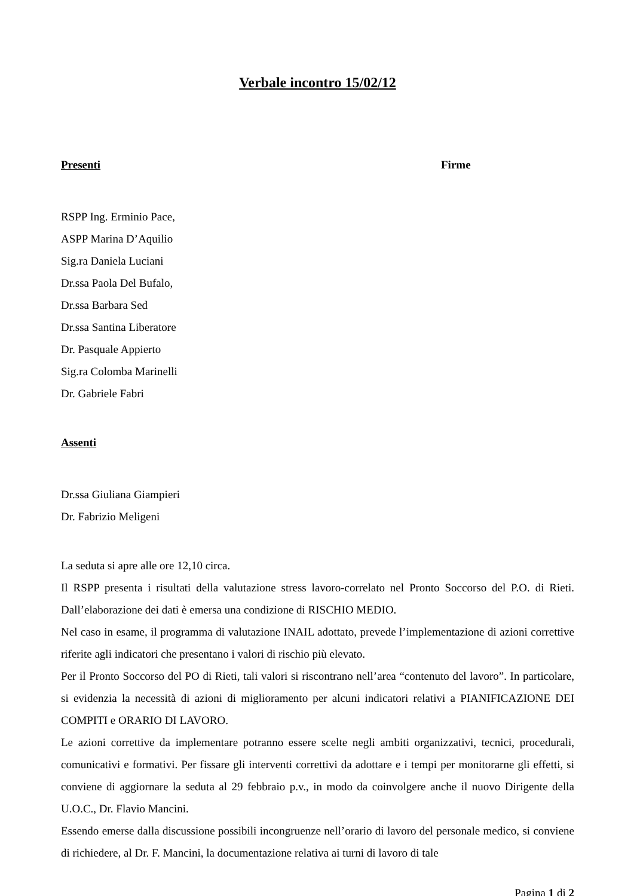Verbale incontro 15/02/12
Presenti Firme
RSPP Ing. Erminio Pace,
ASPP Marina D’Aquilio
Sig.ra Daniela Luciani
Dr.ssa Paola Del Bufalo,
Dr.ssa Barbara Sed
Dr.ssa Santina Liberatore
Dr. Pasquale Appierto
Sig.ra Colomba Marinelli
Dr. Gabriele Fabri
Assenti
Dr.ssa Giuliana Giampieri
Dr. Fabrizio Meligeni
La seduta si apre alle ore 12,10 circa.
Il RSPP presenta i risultati della valutazione stress lavoro-correlato nel Pronto Soccorso del P.O. di Rieti. Dall’elaborazione dei dati è emersa una condizione di RISCHIO MEDIO.
Nel caso in esame, il programma di valutazione INAIL adottato, prevede l’implementazione di azioni correttive riferite agli indicatori che presentano i valori di rischio più elevato.
Per il Pronto Soccorso del PO di Rieti, tali valori si riscontrano nell’area “contenuto del lavoro”. In particolare, si evidenzia la necessità di azioni di miglioramento per alcuni indicatori relativi a PIANIFICAZIONE DEI COMPITI e ORARIO DI LAVORO.
Le azioni correttive da implementare potranno essere scelte negli ambiti organizzativi, tecnici, procedurali, comunicativi e formativi. Per fissare gli interventi correttivi da adottare e i tempi per monitorarne gli effetti, si conviene di aggiornare la seduta al 29 febbraio p.v., in modo da coinvolgere anche il nuovo Dirigente della U.O.C., Dr. Flavio Mancini.
Essendo emerse dalla discussione possibili incongruenze nell’orario di lavoro del personale medico, si conviene di richiedere, al Dr. F. Mancini, la documentazione relativa ai turni di lavoro di tale
Pagina 1 di 2